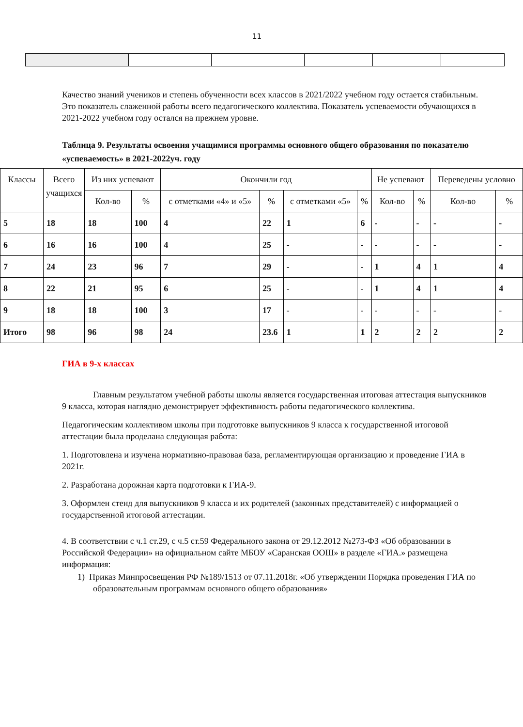11
Качество знаний учеников и степень обученности всех классов в 2021/2022 учебном году остается стабильным. Это показатель слаженной работы всего педагогического коллектива. Показатель успеваемости обучающихся в 2021-2022 учебном году остался на прежнем уровне.
Таблица 9. Результаты освоения учащимися программы основного общего образования по показателю «успеваемость» в 2021-2022уч. году
| Классы | Всего учащихся | Из них успевают | | Окончили год | | | | Не успевают | | Переведены условно | |
| | | Кол-во | % | с отметками «4» и «5» | % | с отметками «5» | % | Кол-во | % | Кол-во | % |
| 5 | 18 | 18 | 100 | 4 | 22 | 1 | 6 | - | - | - | - |
| 6 | 16 | 16 | 100 | 4 | 25 | - | - | - | - | - | - |
| 7 | 24 | 23 | 96 | 7 | 29 | - | - | 1 | 4 | 1 | 4 |
| 8 | 22 | 21 | 95 | 6 | 25 | - | - | 1 | 4 | 1 | 4 |
| 9 | 18 | 18 | 100 | 3 | 17 | - | - | - | - | - | - |
| Итого | 98 | 96 | 98 | 24 | 23.6 | 1 | 1 | 2 | 2 | 2 | 2 |
ГИА в 9-х классах
Главным результатом учебной работы школы является государственная итоговая аттестация выпускников 9 класса, которая наглядно демонстрирует эффективность работы педагогического коллектива.
Педагогическим коллективом школы при подготовке выпускников 9 класса к государственной итоговой аттестации была проделана следующая работа:
1. Подготовлена и изучена нормативно-правовая база, регламентирующая организацию и проведение ГИА в 2021г.
2. Разработана дорожная карта подготовки к ГИА-9.
3. Оформлен стенд для выпускников 9 класса и их родителей (законных представителей) с информацией о государственной итоговой аттестации.
4. В соответствии с ч.1 ст.29, с ч.5 ст.59 Федерального закона от 29.12.2012 №273-ФЗ «Об образовании в Российской Федерации» на официальном сайте МБОУ «Саранская ООШ» в разделе «ГИА.» размещена информация:
1) Приказ Минпросвещения РФ №189/1513 от 07.11.2018г. «Об утверждении Порядка проведения ГИА по образовательным программам основного общего образования»